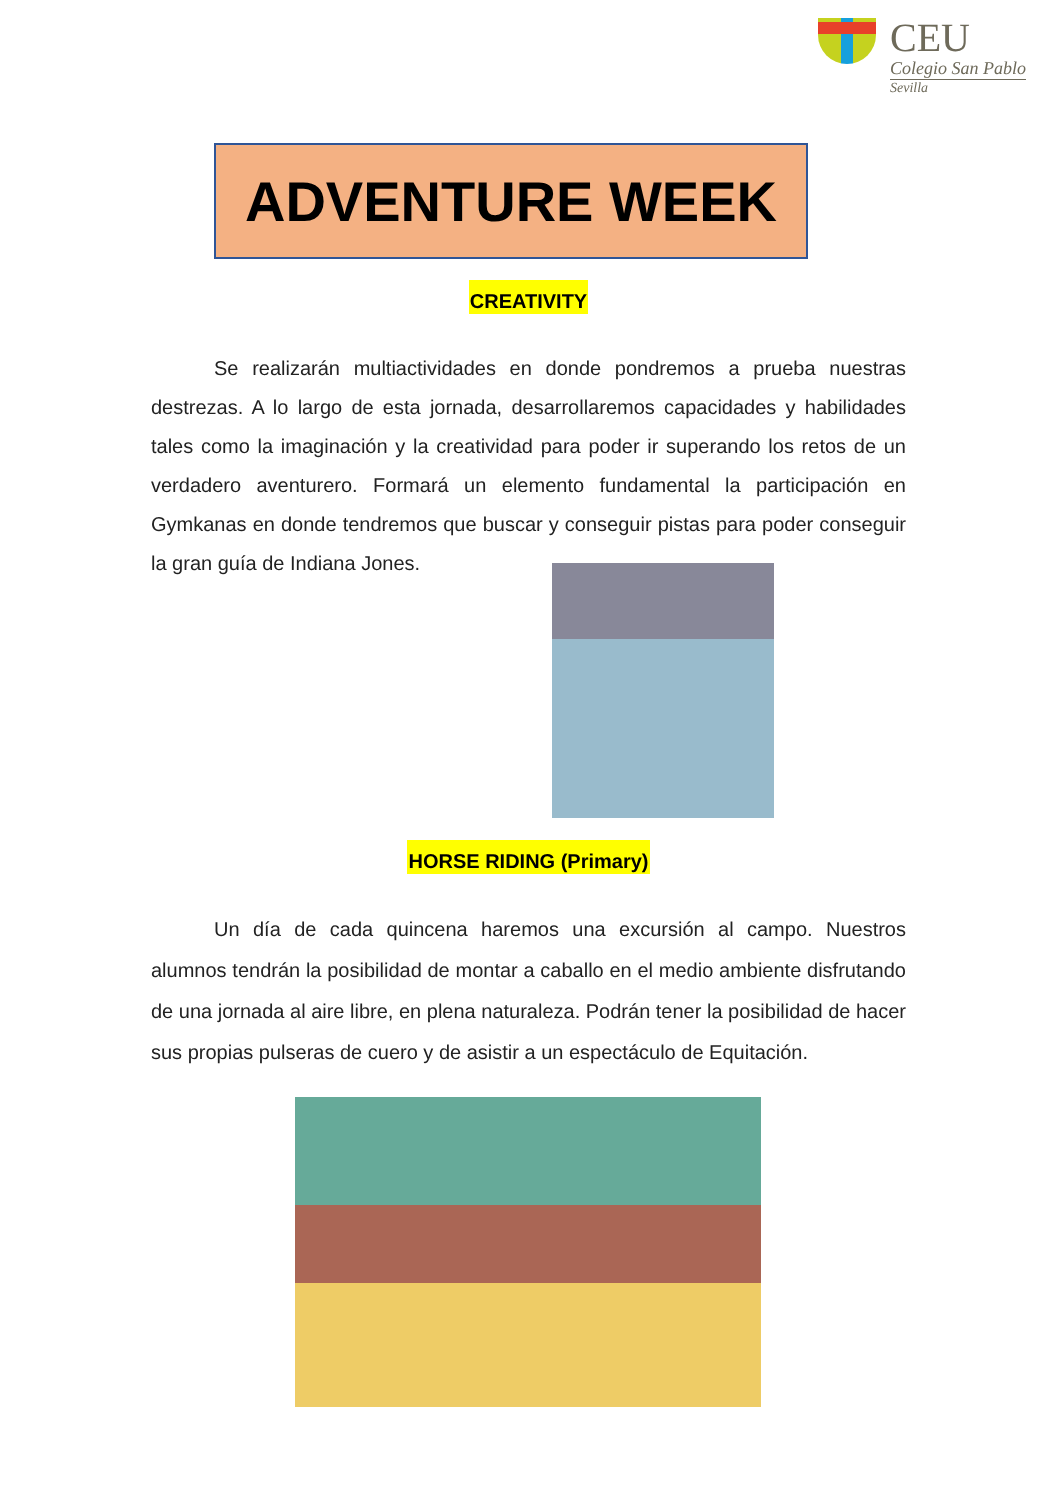CEU
Colegio San Pablo
Sevilla
ADVENTURE WEEK
CREATIVITY
Se realizarán multiactividades en donde pondremos a prueba nuestras destrezas. A lo largo de esta jornada, desarrollaremos capacidades y habilidades tales como la imaginación y la creatividad para poder ir superando los retos de un verdadero aventurero. Formará un elemento fundamental la participación en Gymkanas en donde tendremos que buscar y conseguir pistas para poder conseguir la gran guía de Indiana Jones.
HORSE RIDING (Primary)
Un día de cada quincena haremos una excursión al campo. Nuestros alumnos tendrán la posibilidad de montar a caballo en el medio ambiente disfrutando de una jornada al aire libre, en plena naturaleza. Podrán tener la posibilidad de hacer sus propias pulseras de cuero y de asistir a un espectáculo de Equitación.